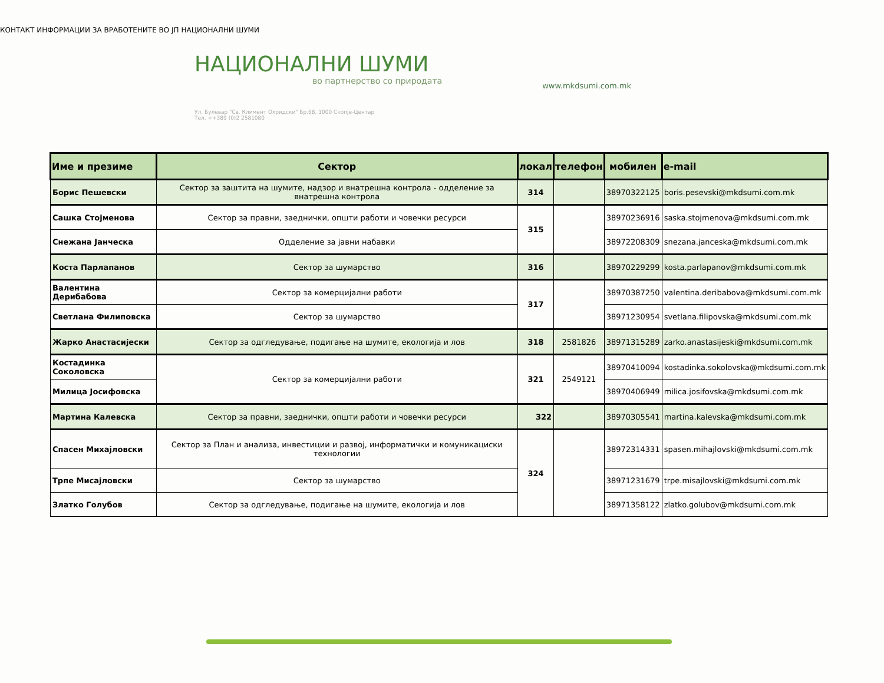КОНТАКТ ИНФОРМАЦИИ ЗА ВРАБОТЕНИТЕ ВО ЈП НАЦИОНАЛНИ ШУМИ
НАЦИОНАЛНИ ШУМИ
во партнерство со природата
Ул. Булевар "Св. Климент Охридски" Бр.68, 1000 Скопје-Центар
Тел. ++389 (0)2 2581080
www.mkdsumi.com.mk
| Име и презиме | Сектор | локал | телефон | мобилен | e-mail |
| --- | --- | --- | --- | --- | --- |
| Борис Пешевски | Сектор за заштита на шумите, надзор и внатрешна контрола - одделение за внатрешна контрола | 314 | | 38970322125 | boris.pesevski@mkdsumi.com.mk |
| Сашка Стојменова | Сектор за правни, заеднички, општи работи и човечки ресурси | 315 | | 38970236916 | saska.stojmenova@mkdsumi.com.mk |
| Снежана Јанческа | Одделение за јавни набавки | | | 38972208309 | snezana.janceska@mkdsumi.com.mk |
| Коста Парлапанов | Сектор за шумарство | 316 | | 38970229299 | kosta.parlapanov@mkdsumi.com.mk |
| Валентина Дерибабова | Сектор за комерцијални работи | 317 | | 38970387250 | valentina.deribabova@mkdsumi.com.mk |
| Светлана Филиповска | Сектор за шумарство | | | 38971230954 | svetlana.filipovska@mkdsumi.com.mk |
| Жарко Анастасијески | Сектор за одгледување, подигање на шумите, екологија и лов | 318 | 2581826 | 38971315289 | zarko.anastasijeski@mkdsumi.com.mk |
| Костадинка Соколовска | Сектор за комерцијални работи | 321 | 2549121 | 38970410094 | kostadinka.sokolovska@mkdsumi.com.mk |
| Милица Јосифовска | | | | 38970406949 | milica.josifovska@mkdsumi.com.mk |
| Мартина Калевска | Сектор за правни, заеднички, општи работи и човечки ресурси | 322 | | 38970305541 | martina.kalevska@mkdsumi.com.mk |
| Спасен Михајловски | Сектор за План и анализа, инвестиции и развој, информатички и комуникациски технологии | 324 | | 38972314331 | spasen.mihajlovski@mkdsumi.com.mk |
| Трпе Мисајловски | Сектор за шумарство | | | 38971231679 | trpe.misajlovski@mkdsumi.com.mk |
| Златко Голубов | Сектор за одгледување, подигање на шумите, екологија и лов | | | 38971358122 | zlatko.golubov@mkdsumi.com.mk |